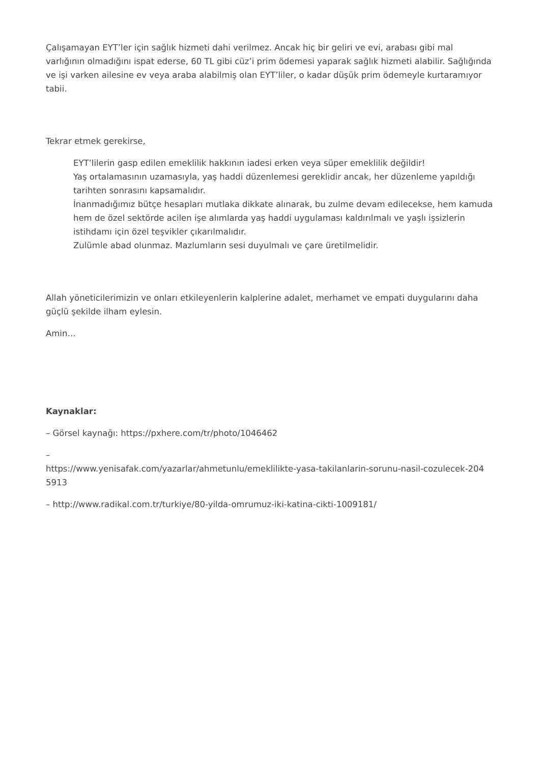Çalışamayan EYT’ler için sağlık hizmeti dahi verilmez. Ancak hiç bir geliri ve evi, arabası gibi mal varlığının olmadığını ispat ederse, 60 TL gibi cüz’i prim ödemesi yaparak sağlık hizmeti alabilir. Sağlığında ve işi varken ailesine ev veya araba alabilmiş olan EYT’liler, o kadar düşük prim ödemeyle kurtaramıyor tabii.
Tekrar etmek gerekirse,
EYT’lilerin gasp edilen emeklilik hakkının iadesi erken veya süper emeklilik değildir!
Yaş ortalamasının uzamasıyla, yaş haddi düzenlemesi gereklidir ancak, her düzenleme yapıldığı tarihten sonrasını kapsamalıdır.
İnanmadığımız bütçe hesapları mutlaka dikkate alınarak, bu zulme devam edilecekse, hem kamuda hem de özel sektörde acilen işe alımlarda yaş haddi uygulaması kaldırılmalı ve yaşlı işsizlerin istihdamı için özel teşvikler çıkarılmalıdır.
Zulümle abad olunmaz. Mazlumların sesi duyulmalı ve çare üretilmelidir.
Allah yöneticilerimizin ve onları etkileyenlerin kalplerine adalet, merhamet ve empati duygularını daha güçlü şekilde ilham eylesin.
Amin…
Kaynaklar:
– Görsel kaynağı: https://pxhere.com/tr/photo/1046462
–
https://www.yenisafak.com/yazarlar/ahmetunlu/emeklilikte-yasa-takilanlarin-sorunu-nasil-cozulecek-204
5913
– http://www.radikal.com.tr/turkiye/80-yilda-omrumuz-iki-katina-cikti-1009181/